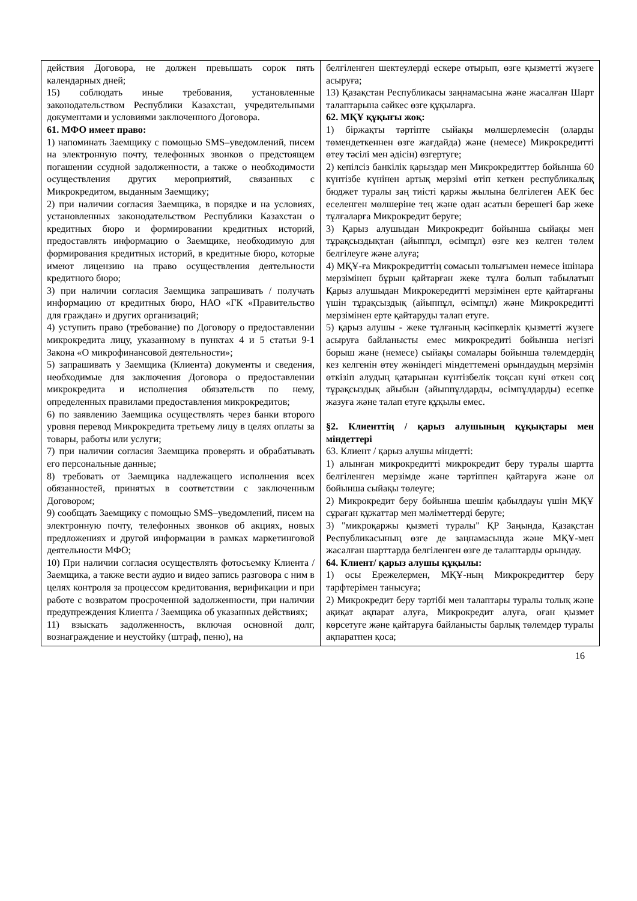| действия Договора, не должен превышать сорок пять календарных дней; 15) соблюдать иные требования, установленные законодательством Республики Казахстан, учредительными документами и условиями заключенного Договора. 61. МФО имеет право: 1) напоминать Заемщику с помощью SMS–уведомлений, писем на электронную почту, телефонных звонков о предстоящем погашении ссудной задолженности, а также о необходимости осуществления других мероприятий, связанных с Микрокредитом, выданным Заемщику; 2) при наличии согласия Заемщика, в порядке и на условиях, установленных законодательством Республики Казахстан о кредитных бюро и формировании кредитных историй, предоставлять информацию о Заемщике, необходимую для формирования кредитных историй, в кредитные бюро, которые имеют лицензию на право осуществления деятельности кредитного бюро; 3) при наличии согласия Заемщика запрашивать / получать информацию от кредитных бюро, НАО «ГК «Правительство для граждан» и других организаций; 4) уступить право (требование) по Договору о предоставлении микрокредита лицу, указанному в пунктах 4 и 5 статьи 9-1 Закона «О микрофинансовой деятельности»; 5) запрашивать у Заемщика (Клиента) документы и сведения, необходимые для заключения Договора о предоставлении микрокредита и исполнения обязательств по нему, определенных правилами предоставления микрокредитов; 6) по заявлению Заемщика осуществлять через банки второго уровня перевод Микрокредита третьему лицу в целях оплаты за товары, работы или услуги; 7) при наличии согласия Заемщика проверять и обрабатывать его персональные данные; 8) требовать от Заемщика надлежащего исполнения всех обязанностей, принятых в соответствии с заключенным Договором; 9) сообщать Заемщику с помощью SMS–уведомлений, писем на электронную почту, телефонных звонков об акциях, новых предложениях и другой информации в рамках маркетинговой деятельности МФО; 10) При наличии согласия осуществлять фотосъемку Клиента / Заемщика, а также вести аудио и видео запись разговора с ним в целях контроля за процессом кредитования, верификации и при работе с возвратом просроченной задолженности, при наличии предупреждения Клиента / Заемщика об указанных действиях; 11) взыскать задолженность, включая основной долг, вознаграждение и неустойку (штраф, пеню), на | белгіленген шектеулерді ескере отырып, өзге қызметті жүзеге асыруға; 13) Қазақстан Республикасы заңнамасына және жасалған Шарт талаптарына сәйкес өзге құқыларға. 62. МҚҰ құқығы жоқ: 1) біржақты тәртіпте сыйақы мөлшерлемесін (оларды төмендеткеннен өзге жағдайда) және (немесе) Микрокредитті өтеу тәсілі мен әдісін) өзгертуге; 2) кепілсіз банкілік қарыздар мен Микрокредиттер бойынша 60 күнтізбе күнінен артық мерзімі өтіп кеткен республикалық бюджет туралы заң тиісті қаржы жылына белгілеген АЕК бес еселенген мөлшеріне тең және одан асатын берешегі бар жеке тұлғаларға Микрокредит беруге; 3) Қарыз алушыдан Микрокредит бойынша сыйақы мен тұрақсыздықтан (айыппұл, өсімпұл) өзге кез келген төлем белгілеуге және алуға; 4) МҚҰ-ға Микрокредиттің сомасын толығымен немесе ішінара мерзімінен бұрын қайтарған жеке тұлға болып табылатын Қарыз алушыдан Микрокередитті мерзімінен ерте қайтарғаны үшін тұрақсыздық (айыппұл, өсімпұл) және Микрокредитті мерзімінен ерте қайтаруды талап етуге. 5) қарыз алушы - жеке тұлғаның кәсіпкерлік қызметті жүзеге асыруға байланысты емес микрокредиті бойынша негізгі борыш және (немесе) сыйақы сомалары бойынша төлемдердің кез келгенін өтеу жөніндегі міндеттемені орындаудың мерзімін өткізіп алудың қатарынан күнтізбелік тоқсан күні өткен соң тұрақсыздық айыбын (айыппұлдарды, өсімпұлдарды) есепке жазуға және талап етуге құқылы емес. §2. Клиенттің / қарыз алушының құқықтары мен міндеттері 63. Клиент / қарыз алушы міндетті: 1) алынған микрокредитті микрокредит беру туралы шартта белгіленген мерзімде және тәртіппен қайтаруға және ол бойынша сыйақы төлеуге; 2) Микрокредит беру бойынша шешім қабылдауы үшін МҚҰ сұраған құжаттар мен мәліметтерді беруге; 3) "микроқаржы қызметі туралы" ҚР Заңында, Қазақстан Республикасының өзге де заңнамасында және МҚҰ-мен жасалған шарттарда белгіленген өзге де талаптарды орындау. 64. Клиент/ қарыз алушы құқылы: 1) осы Ережелермен, МҚҰ-ның Микрокредиттер беру тарфтерімен танысуға; 2) Микрокредит беру тәртібі мен талаптары туралы толық және ақиқат ақпарат алуға, Микрокредит алуға, оған қызмет көрсетуге және қайтаруға байланысты барлық төлемдер туралы ақпаратпен қоса; |
16